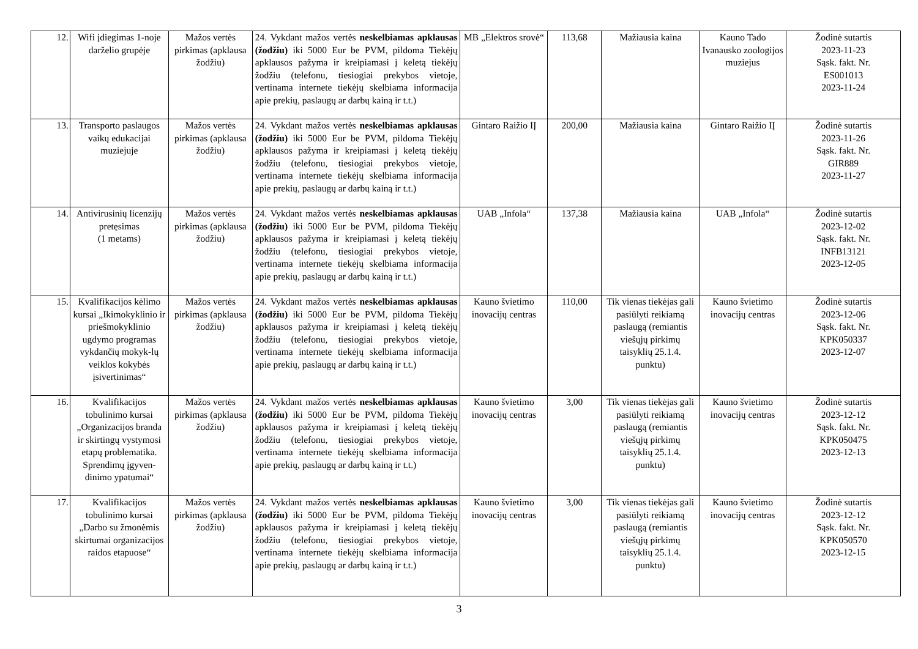| 12. | Wifi įdiegimas 1-noje darželio grupėje | Mažos vertės pirkimas (apklausa žodžiu) | 24. Vykdant mažos vertės neskelbiamas apklausas (žodžiu) iki 5000 Eur be PVM, pildoma Tiekėjų apklausos pažyma ir kreipiamasi į keletą tiekėjų žodžiu (telefonu, tiesiogiai prekybos vietoje, vertinama internete tiekėjų skelbiama informacija apie prekių, paslaugų ar darbų kainą ir t.t.) | MB „Elektros srovė“ | 113,68 | Mažiausia kaina | Kauno Tado Ivanausko zoologijos muziejus | Žodinė sutartis 2023-11-23 Sąsk. fakt. Nr. ES001013 2023-11-24 |
| 13. | Transporto paslaugos vaikų edukacijai muziejuje | Mažos vertės pirkimas (apklausa žodžiu) | 24. Vykdant mažos vertės neskelbiamas apklausas (žodžiu) iki 5000 Eur be PVM, pildoma Tiekėjų apklausos pažyma ir kreipiamasi į keletą tiekėjų žodžiu (telefonu, tiesiogiai prekybos vietoje, vertinama internete tiekėjų skelbiama informacija apie prekių, paslaugų ar darbų kainą ir t.t.) | Gintaro Raižio IĮ | 200,00 | Mažiausia kaina | Gintaro Raižio IĮ | Žodinė sutartis 2023-11-26 Sąsk. fakt. Nr. GIR889 2023-11-27 |
| 14. | Antivirusinių licenzijų pretęsimas (1 metams) | Mažos vertės pirkimas (apklausa žodžiu) | 24. Vykdant mažos vertės neskelbiamas apklausas (žodžiu) iki 5000 Eur be PVM, pildoma Tiekėjų apklausos pažyma ir kreipiamasi į keletą tiekėjų žodžiu (telefonu, tiesiogiai prekybos vietoje, vertinama internete tiekėjų skelbiama informacija apie prekių, paslaugų ar darbų kainą ir t.t.) | UAB „Infola“ | 137,38 | Mažiausia kaina | UAB „Infola“ | Žodinė sutartis 2023-12-02 Sąsk. fakt. Nr. INFB13121 2023-12-05 |
| 15. | Kvalifikacijos kėlimo kursai „Ikimokyklinio ir priešmokyklinio ugdymo programas vykdančių mokyk-lų veiklos kokybės įsivertinimas“ | Mažos vertės pirkimas (apklausa žodžiu) | 24. Vykdant mažos vertės neskelbiamas apklausas (žodžiu) iki 5000 Eur be PVM, pildoma Tiekėjų apklausos pažyma ir kreipiamasi į keletą tiekėjų žodžiu (telefonu, tiesiogiai prekybos vietoje, vertinama internete tiekėjų skelbiama informacija apie prekių, paslaugų ar darbų kainą ir t.t.) | Kauno švietimo inovacijų centras | 110,00 | Tik vienas tiekėjas gali pasiūlyti reikiamą paslaugą (remiantis viešųjų pirkimų taisyklių 25.1.4. punktu) | Kauno švietimo inovacijų centras | Žodinė sutartis 2023-12-06 Sąsk. fakt. Nr. KPK050337 2023-12-07 |
| 16. | Kvalifikacijos tobulinimo kursai „Organizacijos branda ir skirtingų vystymosi etapų problematika. Sprendimų įgyven-dinimo ypatumai“ | Mažos vertės pirkimas (apklausa žodžiu) | 24. Vykdant mažos vertės neskelbiamas apklausas (žodžiu) iki 5000 Eur be PVM, pildoma Tiekėjų apklausos pažyma ir kreipiamasi į keletą tiekėjų žodžiu (telefonu, tiesiogiai prekybos vietoje, vertinama internete tiekėjų skelbiama informacija apie prekių, paslaugų ar darbų kainą ir t.t.) | Kauno švietimo inovacijų centras | 3,00 | Tik vienas tiekėjas gali pasiūlyti reikiamą paslaugą (remiantis viešųjų pirkimų taisyklių 25.1.4. punktu) | Kauno švietimo inovacijų centras | Žodinė sutartis 2023-12-12 Sąsk. fakt. Nr. KPK050475 2023-12-13 |
| 17. | Kvalifikacijos tobulinimo kursai „Darbo su žmonėmis skirtumai organizacijos raidos etapuose“ | Mažos vertės pirkimas (apklausa žodžiu) | 24. Vykdant mažos vertės neskelbiamas apklausas (žodžiu) iki 5000 Eur be PVM, pildoma Tiekėjų apklausos pažyma ir kreipiamasi į keletą tiekėjų žodžiu (telefonu, tiesiogiai prekybos vietoje, vertinama internete tiekėjų skelbiama informacija apie prekių, paslaugų ar darbų kainą ir t.t.) | Kauno švietimo inovacijų centras | 3,00 | Tik vienas tiekėjas gali pasiūlyti reikiamą paslaugą (remiantis viešųjų pirkimų taisyklių 25.1.4. punktu) | Kauno švietimo inovacijų centras | Žodinė sutartis 2023-12-12 Sąsk. fakt. Nr. KPK050570 2023-12-15 |
3